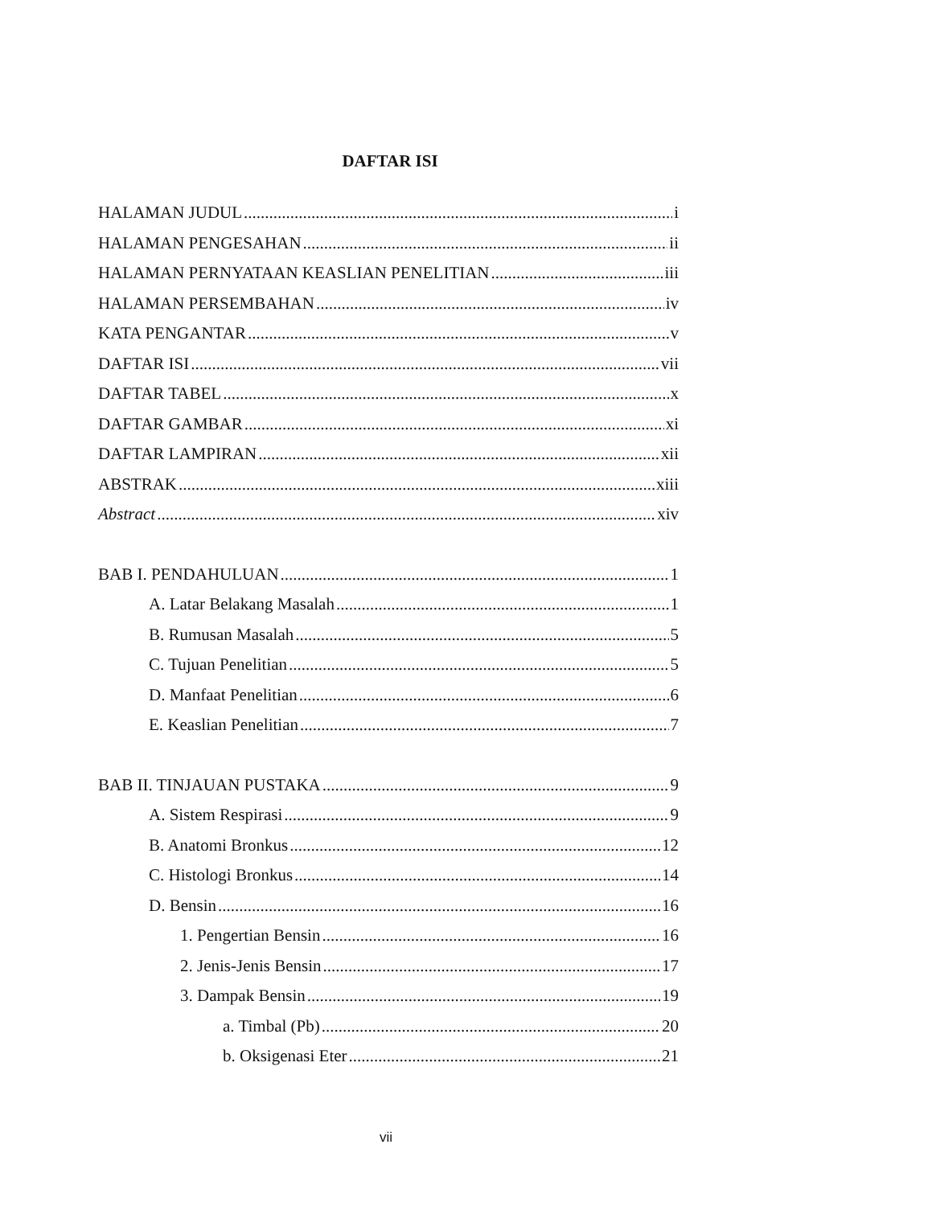DAFTAR ISI
HALAMAN JUDUL i
HALAMAN PENGESAHAN ii
HALAMAN PERNYATAAN KEASLIAN PENELITIAN iii
HALAMAN PERSEMBAHAN iv
KATA PENGANTAR v
DAFTAR ISI vii
DAFTAR TABEL x
DAFTAR GAMBAR xi
DAFTAR LAMPIRAN xii
ABSTRAK xiii
Abstract xiv
BAB I. PENDAHULUAN 1
A. Latar Belakang Masalah 1
B. Rumusan Masalah 5
C. Tujuan Penelitian 5
D. Manfaat Penelitian 6
E. Keaslian Penelitian 7
BAB II. TINJAUAN PUSTAKA 9
A. Sistem Respirasi 9
B. Anatomi Bronkus 12
C. Histologi Bronkus 14
D. Bensin 16
1. Pengertian Bensin 16
2. Jenis-Jenis Bensin 17
3. Dampak Bensin 19
a. Timbal (Pb) 20
b. Oksigenasi Eter 21
vii